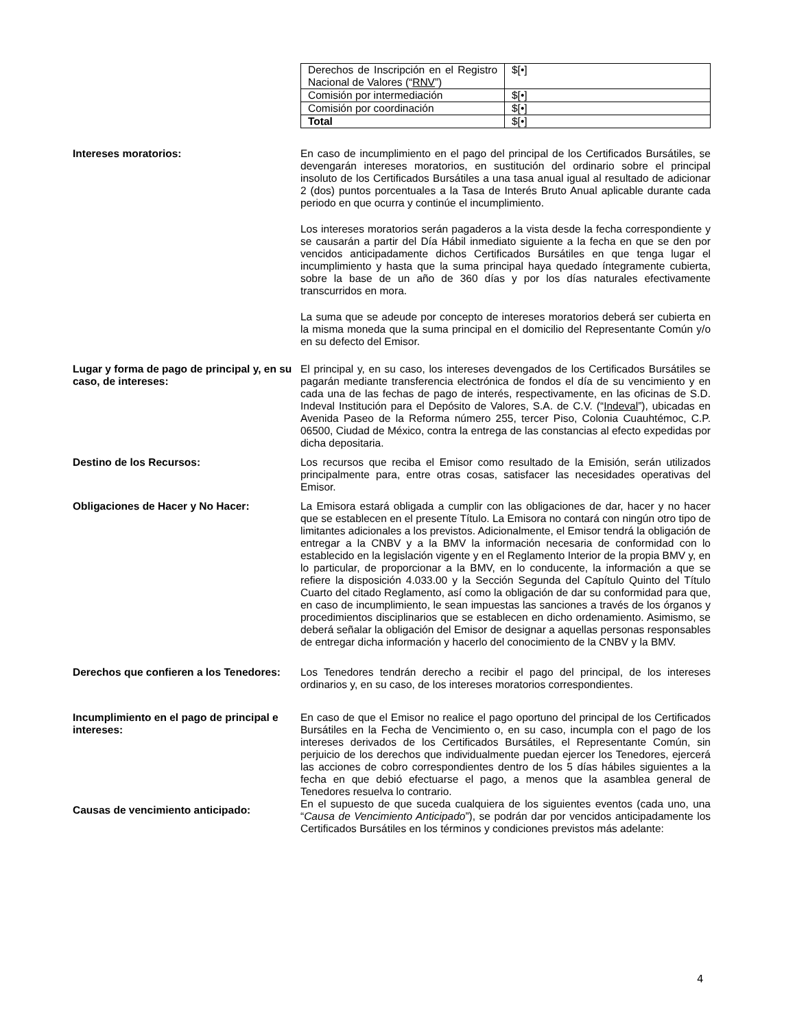| Derechos de Inscripción en el Registro Nacional de Valores (“ RNV ”) | $[•] |
| Comisión por intermediación | $[•] |
| Comisión por coordinación | $[•] |
| Total | $[•] |
Intereses moratorios: En caso de incumplimiento en el pago del principal de los Certificados Bursátiles, se devengarán intereses moratorios, en sustitución del ordinario sobre el principal insoluto de los Certificados Bursátiles a una tasa anual igual al resultado de adicionar 2 (dos) puntos porcentuales a la Tasa de Interés Bruto Anual aplicable durante cada periodo en que ocurra y continúe el incumplimiento.
Los intereses moratorios serán pagaderos a la vista desde la fecha correspondiente y se causarán a partir del Día Hábil inmediato siguiente a la fecha en que se den por vencidos anticipadamente dichos Certificados Bursátiles en que tenga lugar el incumplimiento y hasta que la suma principal haya quedado íntegramente cubierta, sobre la base de un año de 360 días y por los días naturales efectivamente transcurridos en mora.
La suma que se adeude por concepto de intereses moratorios deberá ser cubierta en la misma moneda que la suma principal en el domicilio del Representante Común y/o en su defecto del Emisor.
Lugar y forma de pago de principal y, en su caso, de intereses:
El principal y, en su caso, los intereses devengados de los Certificados Bursátiles se pagarán mediante transferencia electrónica de fondos el día de su vencimiento y en cada una de las fechas de pago de interés, respectivamente, en las oficinas de S.D. Indeval Institución para el Depósito de Valores, S.A. de C.V. (“Indeval”), ubicadas en Avenida Paseo de la Reforma número 255, tercer Piso, Colonia Cuauhtémoc, C.P. 06500, Ciudad de México, contra la entrega de las constancias al efecto expedidas por dicha depositaria.
Destino de los Recursos: Los recursos que reciba el Emisor como resultado de la Emisión, serán utilizados principalmente para, entre otras cosas, satisfacer las necesidades operativas del Emisor.
Obligaciones de Hacer y No Hacer: La Emisora estará obligada a cumplir con las obligaciones de dar, hacer y no hacer que se establecen en el presente Título. La Emisora no contará con ningún otro tipo de limitantes adicionales a los previstos. Adicionalmente, el Emisor tendrá la obligación de entregar a la CNBV y a la BMV la información necesaria de conformidad con lo establecido en la legislación vigente y en el Reglamento Interior de la propia BMV y, en lo particular, de proporcionar a la BMV, en lo conducente, la información a que se refiere la disposición 4.033.00 y la Sección Segunda del Capítulo Quinto del Título Cuarto del citado Reglamento, así como la obligación de dar su conformidad para que, en caso de incumplimiento, le sean impuestas las sanciones a través de los órganos y procedimientos disciplinarios que se establecen en dicho ordenamiento. Asimismo, se deberá señalar la obligación del Emisor de designar a aquellas personas responsables de entregar dicha información y hacerlo del conocimiento de la CNBV y la BMV.
Derechos que confieren a los Tenedores:
Los Tenedores tendrán derecho a recibir el pago del principal, de los intereses ordinarios y, en su caso, de los intereses moratorios correspondientes.
Incumplimiento en el pago de principal e intereses:
En caso de que el Emisor no realice el pago oportuno del principal de los Certificados Bursátiles en la Fecha de Vencimiento o, en su caso, incumpla con el pago de los intereses derivados de los Certificados Bursátiles, el Representante Común, sin perjuicio de los derechos que individualmente puedan ejercer los Tenedores, ejercerá las acciones de cobro correspondientes dentro de los 5 días hábiles siguientes a la fecha en que debió efectuarse el pago, a menos que la asamblea general de Tenedores resuelva lo contrario.
Causas de vencimiento anticipado:
En el supuesto de que suceda cualquiera de los siguientes eventos (cada uno, una “Causa de Vencimiento Anticipado”), se podrán dar por vencidos anticipadamente los Certificados Bursátiles en los términos y condiciones previstos más adelante:
4